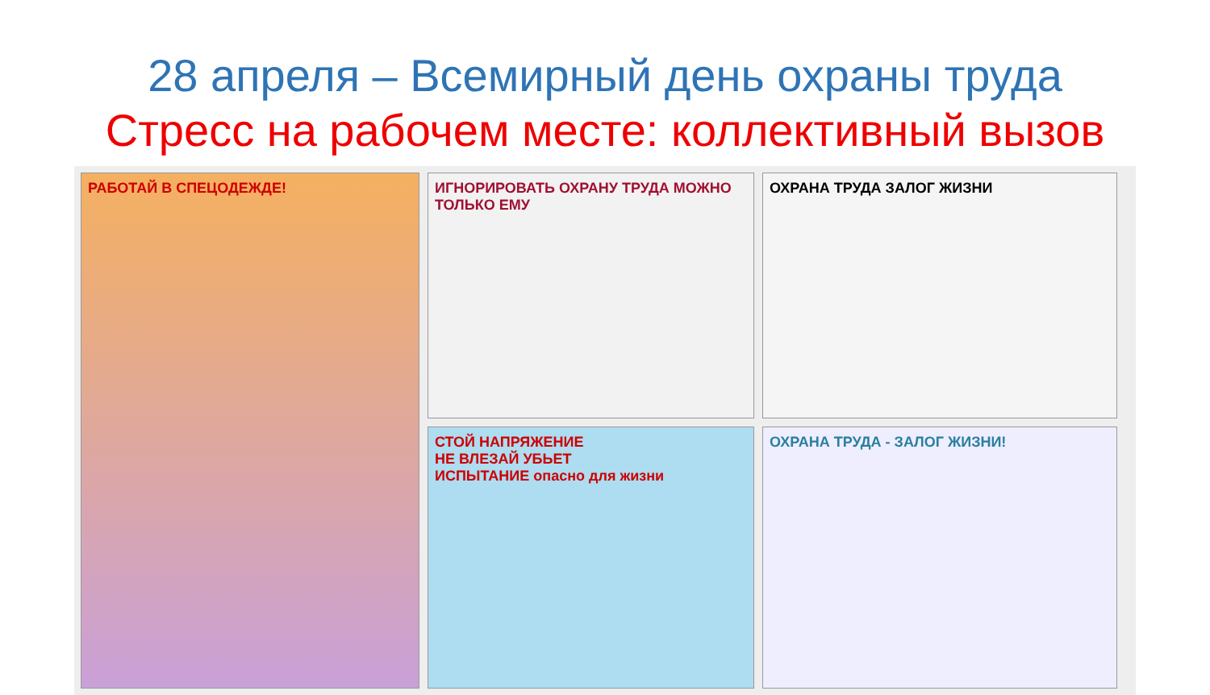28 апреля – Всемирный день охраны труда
Стресс на рабочем месте: коллективный вызов
ИГНОРИРОВАТЬ ОХРАНУ ТРУДА МОЖНО ТОЛЬКО ЕМУ
РАБОТАЙ В СПЕЦОДЕЖДЕ!
ОХРАНА ТРУДА ЗАЛОГ ЖИЗНИ
СТОЙ НАПРЯЖЕНИЕ
НЕ ВЛЕЗАЙ УБЬЕТ
ИСПЫТАНИЕ опасно для жизни
ОХРАНА ТРУДА - ЗАЛОГ ЖИЗНИ!